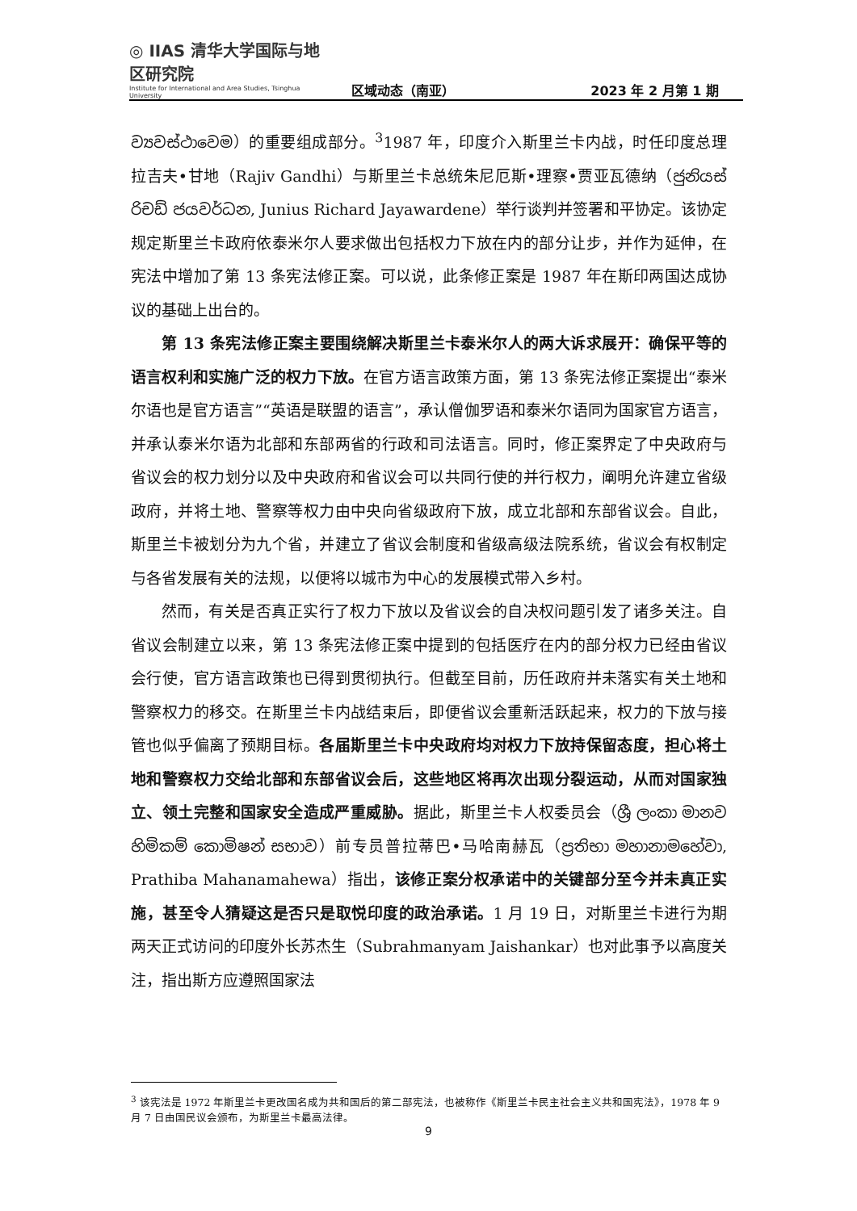◎ IIAS 清华大学国际与地区研究院
Institute for International and Area Studies, Tsinghua University
区域动态（南亚）
2023 年 2 月第 1 期
ව්‍යවස්ථාවෙම）的重要组成部分。<sup>3</sup>1987 年，印度介入斯里兰卡内战，时任印度总理拉吉夫•甘地（Rajiv Gandhi）与斯里兰卡总统朱尼厄斯•理察•贾亚瓦德纳（ජුනියස් රිචඩ් ජයවර්ධන, Junius Richard Jayawardene）举行谈判并签署和平协定。该协定规定斯里兰卡政府依泰米尔人要求做出包括权力下放在内的部分让步，并作为延伸，在宪法中增加了第 13 条宪法修正案。可以说，此条修正案是 1987 年在斯印两国达成协议的基础上出台的。
第 13 条宪法修正案主要围绕解决斯里兰卡泰米尔人的两大诉求展开：确保平等的语言权利和实施广泛的权力下放。在官方语言政策方面，第 13 条宪法修正案提出“泰米尔语也是官方语言”“英语是联盟的语言”，承认僧伽罗语和泰米尔语同为国家官方语言，并承认泰米尔语为北部和东部两省的行政和司法语言。同时，修正案界定了中央政府与省议会的权力划分以及中央政府和省议会可以共同行使的并行权力，阐明允许建立省级政府，并将土地、警察等权力由中央向省级政府下放，成立北部和东部省议会。自此，斯里兰卡被划分为九个省，并建立了省议会制度和省级高级法院系统，省议会有权制定与各省发展有关的法规，以便将以城市为中心的发展模式带入乡村。
然而，有关是否真正实行了权力下放以及省议会的自决权问题引发了诸多关注。自省议会制建立以来，第 13 条宪法修正案中提到的包括医疗在内的部分权力已经由省议会行使，官方语言政策也已得到贯彻执行。但截至目前，历任政府并未落实有关土地和警察权力的移交。在斯里兰卡内战结束后，即便省议会重新活跃起来，权力的下放与接管也似乎偏离了预期目标。各届斯里兰卡中央政府均对权力下放持保留态度，担心将土地和警察权力交给北部和东部省议会后，这些地区将再次出现分裂运动，从而对国家独立、领土完整和国家安全造成严重威胁。据此，斯里兰卡人权委员会（ශ්‍රී ලංකා මානව හිමිකම් කොමිෂන් සභාව）前专员普拉蒂巴•马哈南赫瓦（ප්‍රතිභා මහානාමහේවා, Prathiba Mahanamahewa）指出，该修正案分权承诺中的关键部分至今并未真正实施，甚至令人猜疑这是否只是取悦印度的政治承诺。1 月 19 日，对斯里兰卡进行为期两天正式访问的印度外长苏杰生（Subrahmanyam Jaishankar）也对此事予以高度关注，指出斯方应遵照国家法
<sup>3</sup> 该宪法是 1972 年斯里兰卡更改国名成为共和国后的第二部宪法，也被称作《斯里兰卡民主社会主义共和国宪法》，1978 年 9 月 7 日由国民议会颁布，为斯里兰卡最高法律。
9